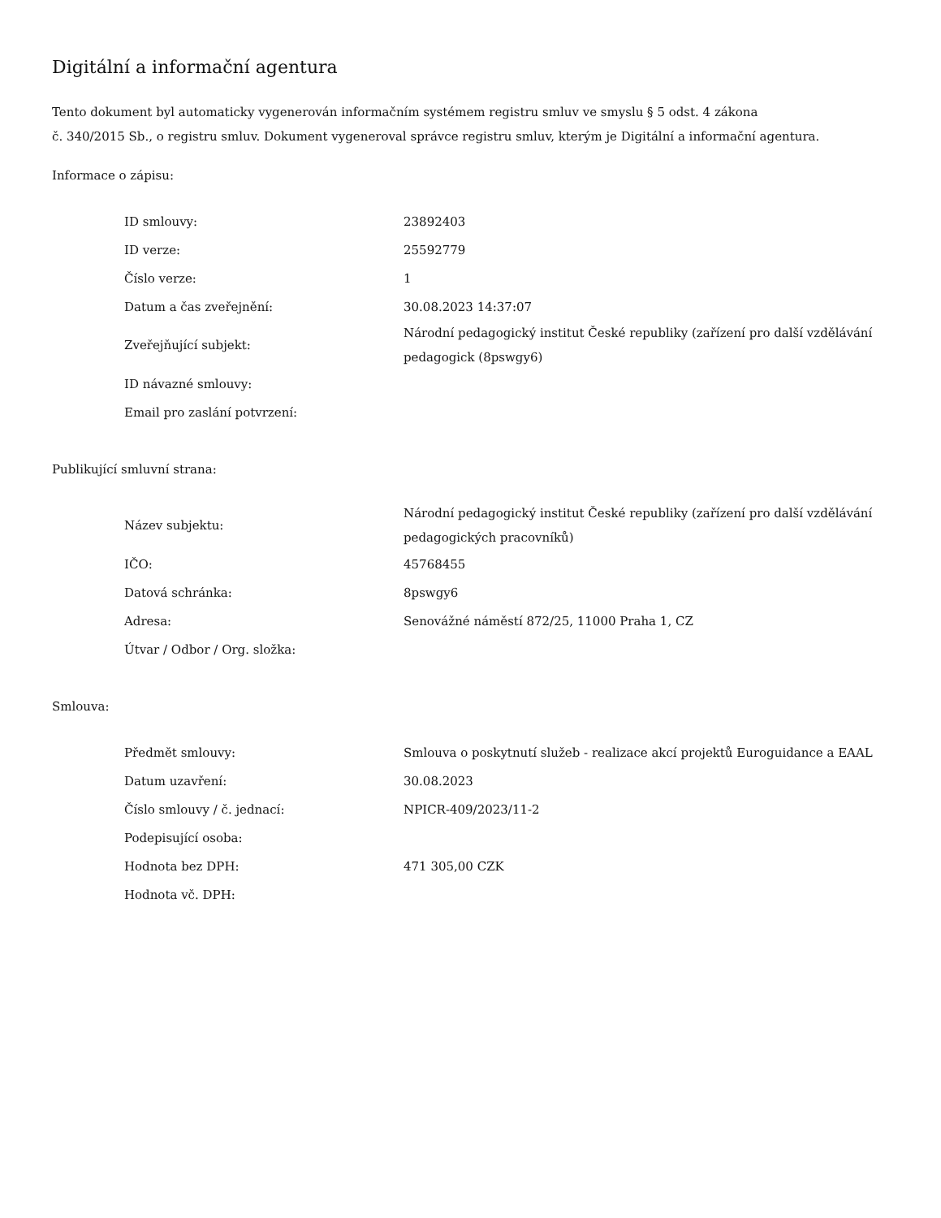Digitální a informační agentura
Tento dokument byl automaticky vygenerován informačním systémem registru smluv ve smyslu § 5 odst. 4 zákona
č. 340/2015 Sb., o registru smluv. Dokument vygeneroval správce registru smluv, kterým je Digitální a informační agentura.
Informace o zápisu:
| ID smlouvy: | 23892403 |
| ID verze: | 25592779 |
| Číslo verze: | 1 |
| Datum a čas zveřejnění: | 30.08.2023 14:37:07 |
| Zveřejňující subjekt: | Národní pedagogický institut České republiky (zařízení pro další vzdělávání pedagogick (8pswgy6) |
| ID návazné smlouvy: | |
| Email pro zaslání potvrzení: | |
Publikující smluvní strana:
| Název subjektu: | Národní pedagogický institut České republiky (zařízení pro další vzdělávání pedagogických pracovníků) |
| IČO: | 45768455 |
| Datová schránka: | 8pswgy6 |
| Adresa: | Senovážné náměstí 872/25, 11000 Praha 1, CZ |
| Útvar / Odbor / Org. složka: | |
Smlouva:
| Předmět smlouvy: | Smlouva o poskytnutí služeb - realizace akcí projektů Euroguidance a EAAL |
| Datum uzavření: | 30.08.2023 |
| Číslo smlouvy / č. jednací: | NPICR-409/2023/11-2 |
| Podepisující osoba: | |
| Hodnota bez DPH: | 471 305,00 CZK |
| Hodnota vč. DPH: | |